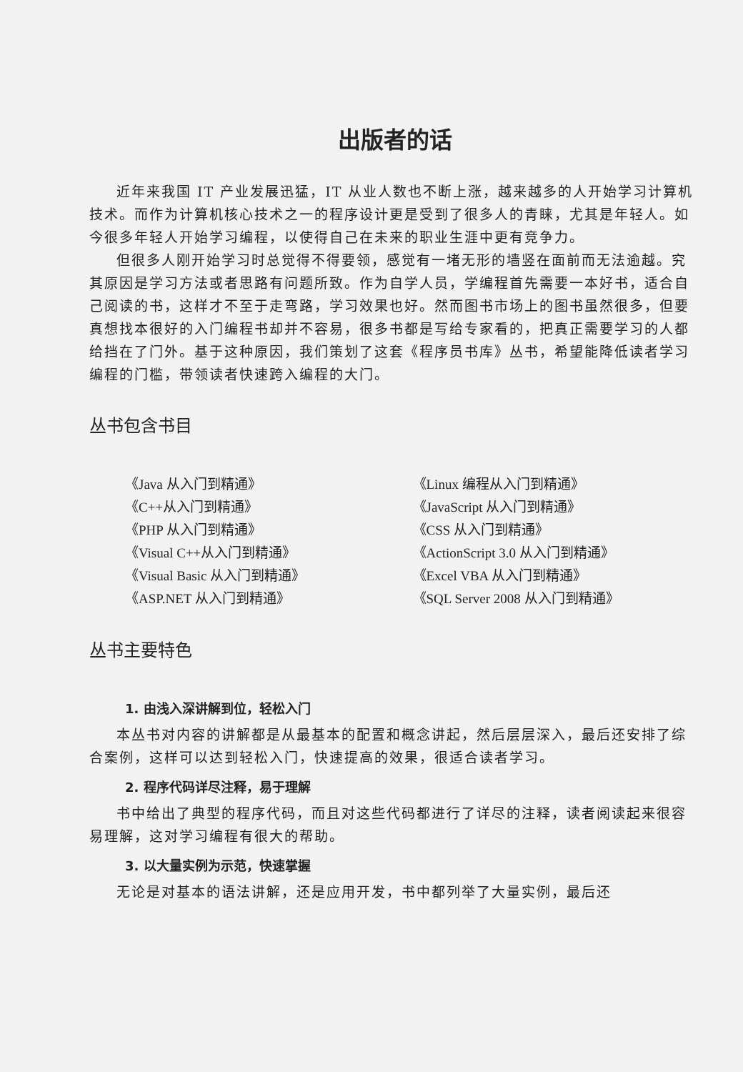出版者的话
近年来我国 IT 产业发展迅猛，IT 从业人数也不断上涨，越来越多的人开始学习计算机技术。而作为计算机核心技术之一的程序设计更是受到了很多人的青睐，尤其是年轻人。如今很多年轻人开始学习编程，以使得自己在未来的职业生涯中更有竞争力。
但很多人刚开始学习时总觉得不得要领，感觉有一堵无形的墙竖在面前而无法逾越。究其原因是学习方法或者思路有问题所致。作为自学人员，学编程首先需要一本好书，适合自己阅读的书，这样才不至于走弯路，学习效果也好。然而图书市场上的图书虽然很多，但要真想找本很好的入门编程书却并不容易，很多书都是写给专家看的，把真正需要学习的人都给挡在了门外。基于这种原因，我们策划了这套《程序员书库》丛书，希望能降低读者学习编程的门槛，带领读者快速跨入编程的大门。
丛书包含书目
《Java 从入门到精通》
《Linux 编程从入门到精通》
《C++从入门到精通》
《JavaScript 从入门到精通》
《PHP 从入门到精通》
《CSS 从入门到精通》
《Visual C++从入门到精通》
《ActionScript 3.0 从入门到精通》
《Visual Basic 从入门到精通》
《Excel VBA 从入门到精通》
《ASP.NET 从入门到精通》
《SQL Server 2008 从入门到精通》
丛书主要特色
1. 由浅入深讲解到位，轻松入门
本丛书对内容的讲解都是从最基本的配置和概念讲起，然后层层深入，最后还安排了综合案例，这样可以达到轻松入门，快速提高的效果，很适合读者学习。
2. 程序代码详尽注释，易于理解
书中给出了典型的程序代码，而且对这些代码都进行了详尽的注释，读者阅读起来很容易理解，这对学习编程有很大的帮助。
3. 以大量实例为示范，快速掌握
无论是对基本的语法讲解，还是应用开发，书中都列举了大量实例，最后还